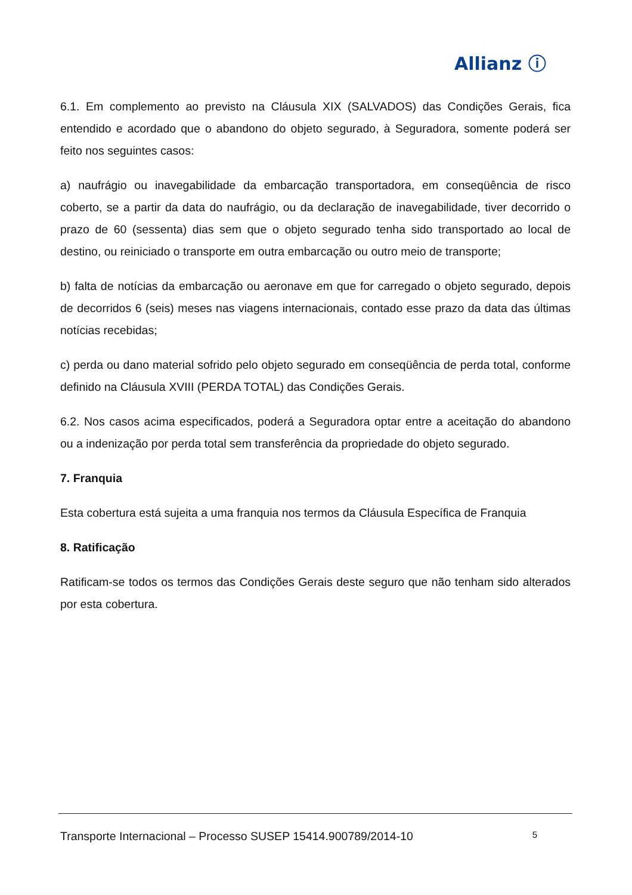Allianz ⓘ
6.1. Em complemento ao previsto na Cláusula XIX (SALVADOS) das Condições Gerais, fica entendido e acordado que o abandono do objeto segurado, à Seguradora, somente poderá ser feito nos seguintes casos:
a) naufrágio ou inavegabilidade da embarcação transportadora, em conseqüência de risco coberto, se a partir da data do naufrágio, ou da declaração de inavegabilidade, tiver decorrido o prazo de 60 (sessenta) dias sem que o objeto segurado tenha sido transportado ao local de destino, ou reiniciado o transporte em outra embarcação ou outro meio de transporte;
b) falta de notícias da embarcação ou aeronave em que for carregado o objeto segurado, depois de decorridos 6 (seis) meses nas viagens internacionais, contado esse prazo da data das últimas notícias recebidas;
c) perda ou dano material sofrido pelo objeto segurado em conseqüência de perda total, conforme definido na Cláusula XVIII (PERDA TOTAL) das Condições Gerais.
6.2. Nos casos acima especificados, poderá a Seguradora optar entre a aceitação do abandono ou a indenização por perda total sem transferência da propriedade do objeto segurado.
7. Franquia
Esta cobertura está sujeita a uma franquia nos termos da Cláusula Específica de Franquia
8. Ratificação
Ratificam-se todos os termos das Condições Gerais deste seguro que não tenham sido alterados por esta cobertura.
Transporte Internacional – Processo SUSEP 15414.900789/2014-10 5